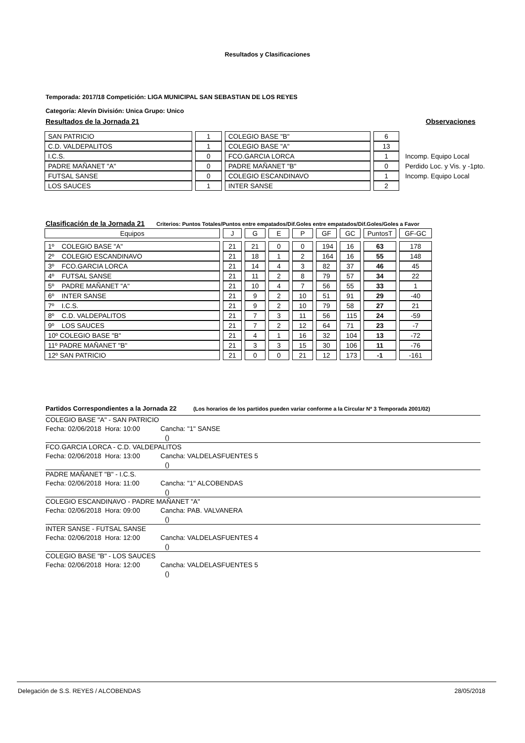Resultados y Clasificaciones
Temporada: 2017/18 Competición: LIGA MUNICIPAL SAN SEBASTIAN DE LOS REYES
Categoría: Alevín División: Unica Grupo: Unico
Resultados de la Jornada 21 Observaciones
| SAN PATRICIO | 1 | COLEGIO BASE "B" | 6 | |
| C.D. VALDEPALITOS | 1 | COLEGIO BASE "A" | 13 | |
| I.C.S. | 0 | FCO.GARCIA LORCA | 1 | Incomp. Equipo Local |
| PADRE MAÑANET "A" | 0 | PADRE MAÑANET "B" | 0 | Perdido Loc. y Vis. y -1pto. |
| FUTSAL SANSE | 0 | COLEGIO ESCANDINAVO | 1 | Incomp. Equipo Local |
| LOS SAUCES | 1 | INTER SANSE | 2 | |
Clasificación de la Jornada 21 Criterios: Puntos Totales/Puntos entre empatados/Dif.Goles entre empatados/Dif.Goles/Goles a Favor
| Equipos | J | G | E | P | GF | GC | PuntosT | GF-GC |
| --- | --- | --- | --- | --- | --- | --- | --- | --- |
| 1º COLEGIO BASE "A" | 21 | 21 | 0 | 0 | 194 | 16 | 63 | 178 |
| 2º COLEGIO ESCANDINAVO | 21 | 18 | 1 | 2 | 164 | 16 | 55 | 148 |
| 3º FCO.GARCIA LORCA | 21 | 14 | 4 | 3 | 82 | 37 | 46 | 45 |
| 4º FUTSAL SANSE | 21 | 11 | 2 | 8 | 79 | 57 | 34 | 22 |
| 5º PADRE MAÑANET "A" | 21 | 10 | 4 | 7 | 56 | 55 | 33 | 1 |
| 6º INTER SANSE | 21 | 9 | 2 | 10 | 51 | 91 | 29 | -40 |
| 7º I.C.S. | 21 | 9 | 2 | 10 | 79 | 58 | 27 | 21 |
| 8º C.D. VALDEPALITOS | 21 | 7 | 3 | 11 | 56 | 115 | 24 | -59 |
| 9º LOS SAUCES | 21 | 7 | 2 | 12 | 64 | 71 | 23 | -7 |
| 10º COLEGIO BASE "B" | 21 | 4 | 1 | 16 | 32 | 104 | 13 | -72 |
| 11º PADRE MAÑANET "B" | 21 | 3 | 3 | 15 | 30 | 106 | 11 | -76 |
| 12º SAN PATRICIO | 21 | 0 | 0 | 21 | 12 | 173 | -1 | -161 |
Partidos Correspondientes a la Jornada 22 (Los horarios de los partidos pueden variar conforme a la Circular Nº 3 Temporada 2001/02)
COLEGIO BASE "A" - SAN PATRICIO
Fecha: 02/06/2018 Hora: 10:00 Cancha: "1" SANSE
()
FCO.GARCIA LORCA - C.D. VALDEPALITOS
Fecha: 02/06/2018 Hora: 13:00 Cancha: VALDELASFUENTES 5
()
PADRE MAÑANET "B" - I.C.S.
Fecha: 02/06/2018 Hora: 11:00 Cancha: "1" ALCOBENDAS
()
COLEGIO ESCANDINAVO - PADRE MAÑANET "A"
Fecha: 02/06/2018 Hora: 09:00 Cancha: PAB. VALVANERA
()
INTER SANSE - FUTSAL SANSE
Fecha: 02/06/2018 Hora: 12:00 Cancha: VALDELASFUENTES 4
()
COLEGIO BASE "B" - LOS SAUCES
Fecha: 02/06/2018 Hora: 12:00 Cancha: VALDELASFUENTES 5
()
Delegación de S.S. REYES / ALCOBENDAS 28/05/2018